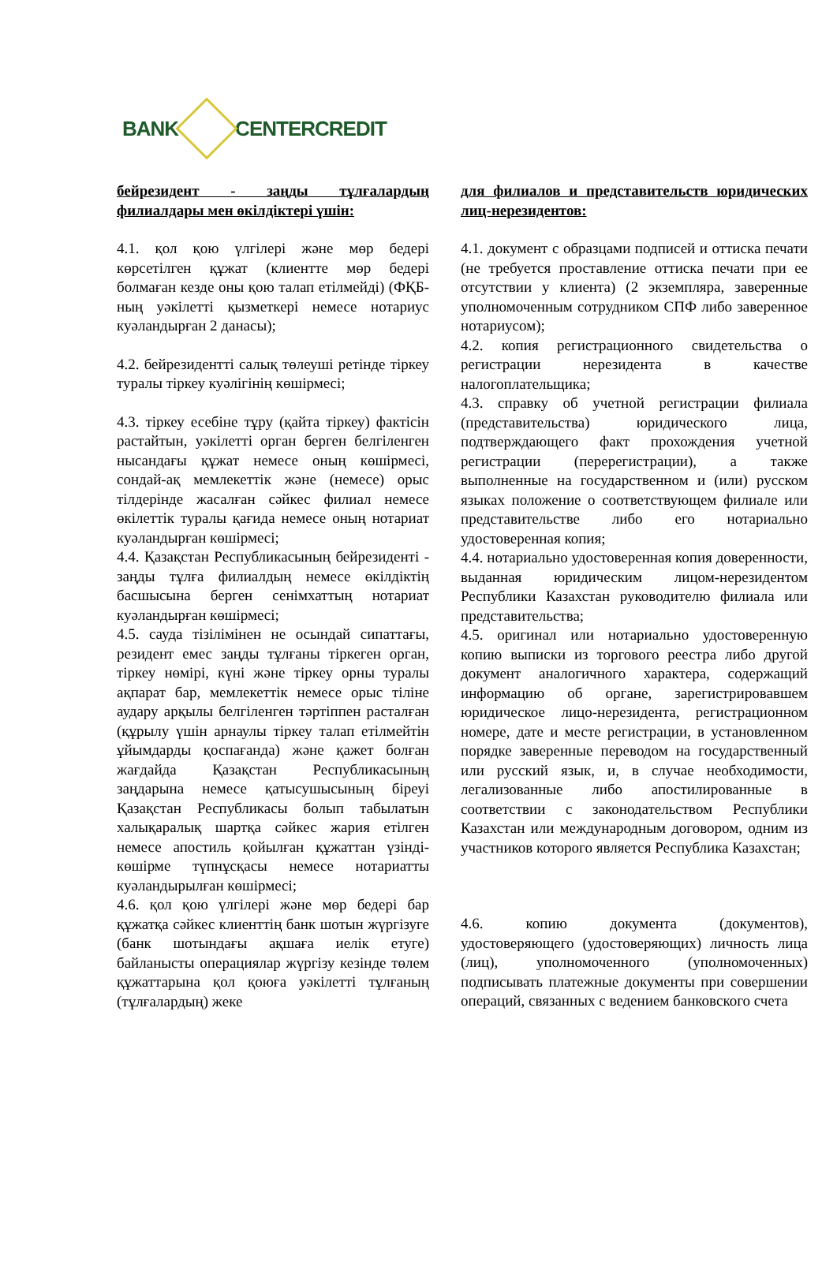BANK CENTERCREDIT
бейрезидент - заңды тұлғалардың филиалдары мен өкілдіктері үшін:
4.1. қол қою үлгілері және мөр бедері көрсетілген құжат (клиентте мөр бедері болмаған кезде оны қою талап етілмейді) (ФҚБ-ның уәкілетті қызметкері немесе нотариус куәландырған 2 данасы);
4.2. бейрезидентті салық төлеуші ретінде тіркеу туралы тіркеу куәлігінің көшірмесі;
4.3. тіркеу есебіне тұру (қайта тіркеу) фактісін растайтын, уәкілетті орган берген белгіленген нысандағы құжат немесе оның көшірмесі, сондай-ақ мемлекеттік және (немесе) орыс тілдерінде жасалған сәйкес филиал немесе өкілеттік туралы қағида немесе оның нотариат куәландырған көшірмесі;
4.4. Қазақстан Республикасының бейрезиденті - заңды тұлға филиалдың немесе өкілдіктің басшысына берген сенімхаттың нотариат куәландырған көшірмесі;
4.5. сауда тізілімінен не осындай сипаттағы, резидент емес заңды тұлғаны тіркеген орган, тіркеу нөмірі, күні және тіркеу орны туралы ақпарат бар, мемлекеттік немесе орыс тіліне аудару арқылы белгіленген тәртіппен расталған (құрылу үшін арнаулы тіркеу талап етілмейтін ұйымдарды қоспағанда) және қажет болған жағдайда Қазақстан Республикасының заңдарына немесе қатысушысының біреуі Қазақстан Республикасы болып табылатын халықаралық шартқа сәйкес жария етілген немесе апостиль қойылған құжаттан үзінді-көшірме түпнұсқасы немесе нотариатты куәландырылған көшірмесі;
4.6. қол қою үлгілері және мөр бедері бар құжатқа сәйкес клиенттің банк шотын жүргізуге (банк шотындағы ақшаға иелік етуге) байланысты операциялар жүргізу кезінде төлем құжаттарына қол қоюға уәкілетті тұлғаның (тұлғалардың) жеке
для филиалов и представительств юридических лиц-нерезидентов:
4.1. документ с образцами подписей и оттиска печати (не требуется проставление оттиска печати при ее отсутствии у клиента) (2 экземпляра, заверенные уполномоченным сотрудником СПФ либо заверенное нотариусом);
4.2. копия регистрационного свидетельства о регистрации нерезидента в качестве налогоплательщика;
4.3. справку об учетной регистрации филиала (представительства) юридического лица, подтверждающего факт прохождения учетной регистрации (перерегистрации), а также выполненные на государственном и (или) русском языках положение о соответствующем филиале или представительстве либо его нотариально удостоверенная копия;
4.4. нотариально удостоверенная копия доверенности, выданная юридическим лицом-нерезидентом Республики Казахстан руководителю филиала или представительства;
4.5. оригинал или нотариально удостоверенную копию выписки из торгового реестра либо другой документ аналогичного характера, содержащий информацию об органе, зарегистрировавшем юридическое лицо-нерезидента, регистрационном номере, дате и месте регистрации, в установленном порядке заверенные переводом на государственный или русский язык, и, в случае необходимости, легализованные либо апостилированные в соответствии с законодательством Республики Казахстан или международным договором, одним из участников которого является Республика Казахстан;
4.6. копию документа (документов), удостоверяющего (удостоверяющих) личность лица (лиц), уполномоченного (уполномоченных) подписывать платежные документы при совершении операций, связанных с ведением банковского счета